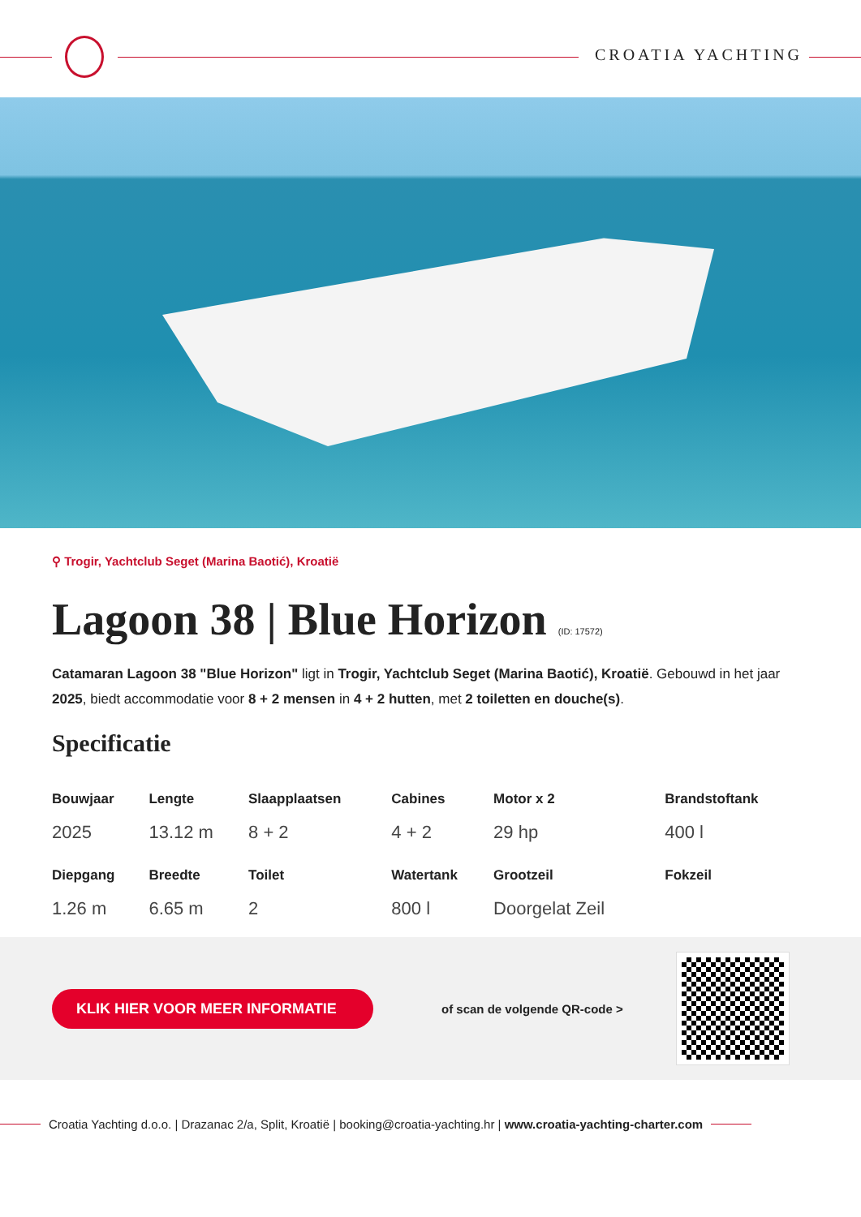CROATIA YACHTING
⚲ Trogir, Yachtclub Seget (Marina Baotić), Kroatië
Lagoon 38 | Blue Horizon (ID: 17572)
Catamaran Lagoon 38 "Blue Horizon" ligt in Trogir, Yachtclub Seget (Marina Baotić), Kroatië. Gebouwd in het jaar 2025, biedt accommodatie voor 8 + 2 mensen in 4 + 2 hutten, met 2 toiletten en douche(s).
Specificatie
| Bouwjaar | Lengte | Slaapplaatsen | Cabines | Motor x 2 | Brandstoftank |
| --- | --- | --- | --- | --- | --- |
| 2025 | 13.12 m | 8 + 2 | 4 + 2 | 29 hp | 400 l |
| Diepgang | Breedte | Toilet | Watertank | Grootzeil | Fokzeil |
| 1.26 m | 6.65 m | 2 | 800 l | Doorgelat Zeil | |
KLIK HIER VOOR MEER INFORMATIE
of scan de volgende QR-code >
Croatia Yachting d.o.o. | Drazanac 2/a, Split, Kroatië | booking@croatia-yachting.hr | www.croatia-yachting-charter.com